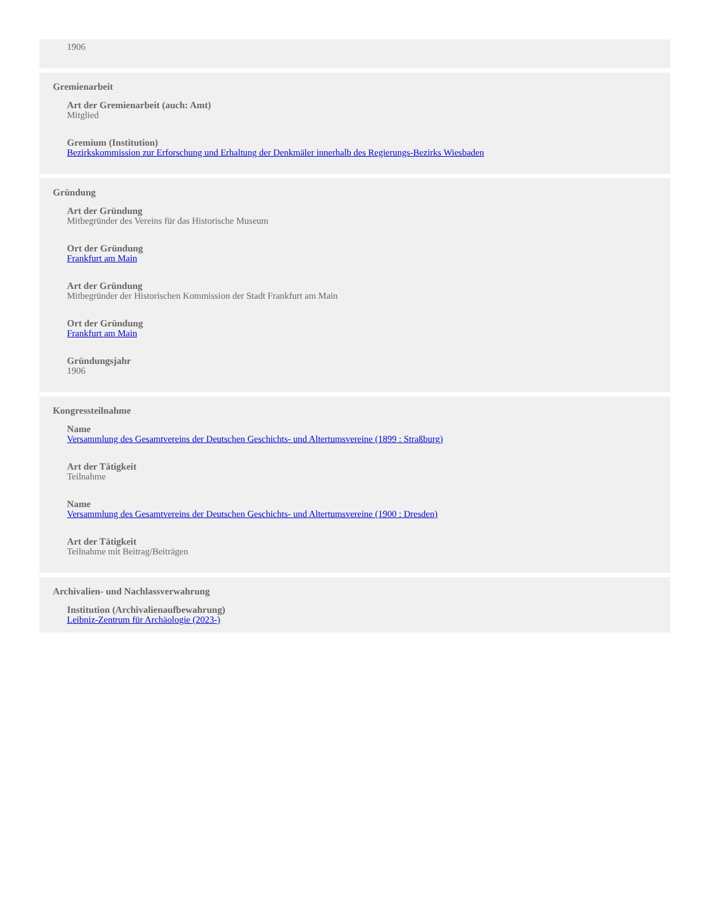1906
Gremienarbeit
Art der Gremienarbeit (auch: Amt)
Mitglied
Gremium (Institution)
Bezirkskommission zur Erforschung und Erhaltung der Denkmäler innerhalb des Regierungs-Bezirks Wiesbaden
Gründung
Art der Gründung
Mitbegründer des Vereins für das Historische Museum
Ort der Gründung
Frankfurt am Main
Art der Gründung
Mitbegründer der Historischen Kommission der Stadt Frankfurt am Main
Ort der Gründung
Frankfurt am Main
Gründungsjahr
1906
Kongressteilnahme
Name
Versammlung des Gesamtvereins der Deutschen Geschichts- und Altertumsvereine (1899 : Straßburg)
Art der Tätigkeit
Teilnahme
Name
Versammlung des Gesamtvereins der Deutschen Geschichts- und Altertumsvereine (1900 : Dresden)
Art der Tätigkeit
Teilnahme mit Beitrag/Beiträgen
Archivalien- und Nachlassverwahrung
Institution (Archivalienaufbewahrung)
Leibniz-Zentrum für Archäologie (2023-)